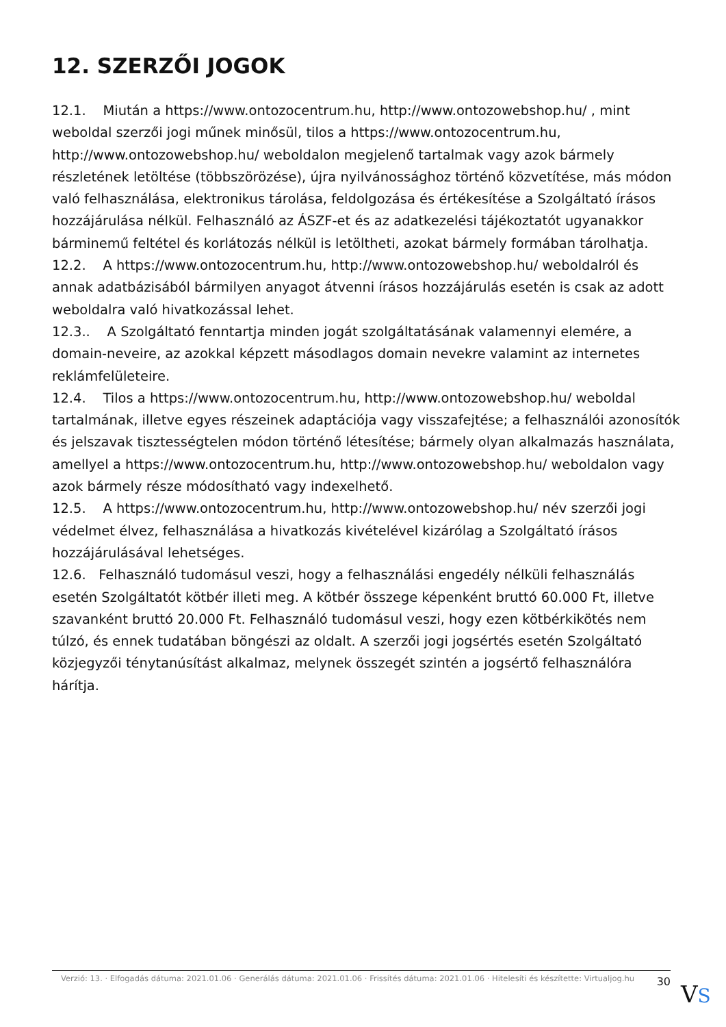12. SZERZŐI JOGOK
12.1. Miután a https://www.ontozocentrum.hu, http://www.ontozowebshop.hu/ , mint weboldal szerzői jogi műnek minősül, tilos a https://www.ontozocentrum.hu, http://www.ontozowebshop.hu/ weboldalon megjelenő tartalmak vagy azok bármely részletének letöltése (többszörözése), újra nyilvánossághoz történő közvetítése, más módon való felhasználása, elektronikus tárolása, feldolgozása és értékesítése a Szolgáltató írásos hozzájárulása nélkül. Felhasználó az ÁSZF-et és az adatkezelési tájékoztatót ugyanakkor bárminemű feltétel és korlátozás nélkül is letöltheti, azokat bármely formában tárolhatja.
12.2. A https://www.ontozocentrum.hu, http://www.ontozowebshop.hu/ weboldalról és annak adatbázisából bármilyen anyagot átvenni írásos hozzájárulás esetén is csak az adott weboldalra való hivatkozással lehet.
12.3.. A Szolgáltató fenntartja minden jogát szolgáltatásának valamennyi elemére, a domain-neveire, az azokkal képzett másodlagos domain nevekre valamint az internetes reklámfelületeire.
12.4. Tilos a https://www.ontozocentrum.hu, http://www.ontozowebshop.hu/ weboldal tartalmának, illetve egyes részeinek adaptációja vagy visszafejtése; a felhasználói azonosítók és jelszavak tisztességtelen módon történő létesítése; bármely olyan alkalmazás használata, amellyel a https://www.ontozocentrum.hu, http://www.ontozowebshop.hu/ weboldalon vagy azok bármely része módosítható vagy indexelhető.
12.5. A https://www.ontozocentrum.hu, http://www.ontozowebshop.hu/ név szerzői jogi védelmet élvez, felhasználása a hivatkozás kivételével kizárólag a Szolgáltató írásos hozzájárulásával lehetséges.
12.6. Felhasználó tudomásul veszi, hogy a felhasználási engedély nélküli felhasználás esetén Szolgáltatót kötbér illeti meg. A kötbér összege képenként bruttó 60.000 Ft, illetve szavanként bruttó 20.000 Ft. Felhasználó tudomásul veszi, hogy ezen kötbérkikötés nem túlzó, és ennek tudatában böngészi az oldalt. A szerzői jogi jogsértés esetén Szolgáltató közjegyzői ténytanúsítást alkalmaz, melynek összegét szintén a jogsértő felhasználóra hárítja.
Verzió: 13. · Elfogadás dátuma: 2021.01.06 · Generálás dátuma: 2021.01.06 · Frissítés dátuma: 2021.01.06 · Hitelesíti és készítette: Virtualjog.hu
30
VS